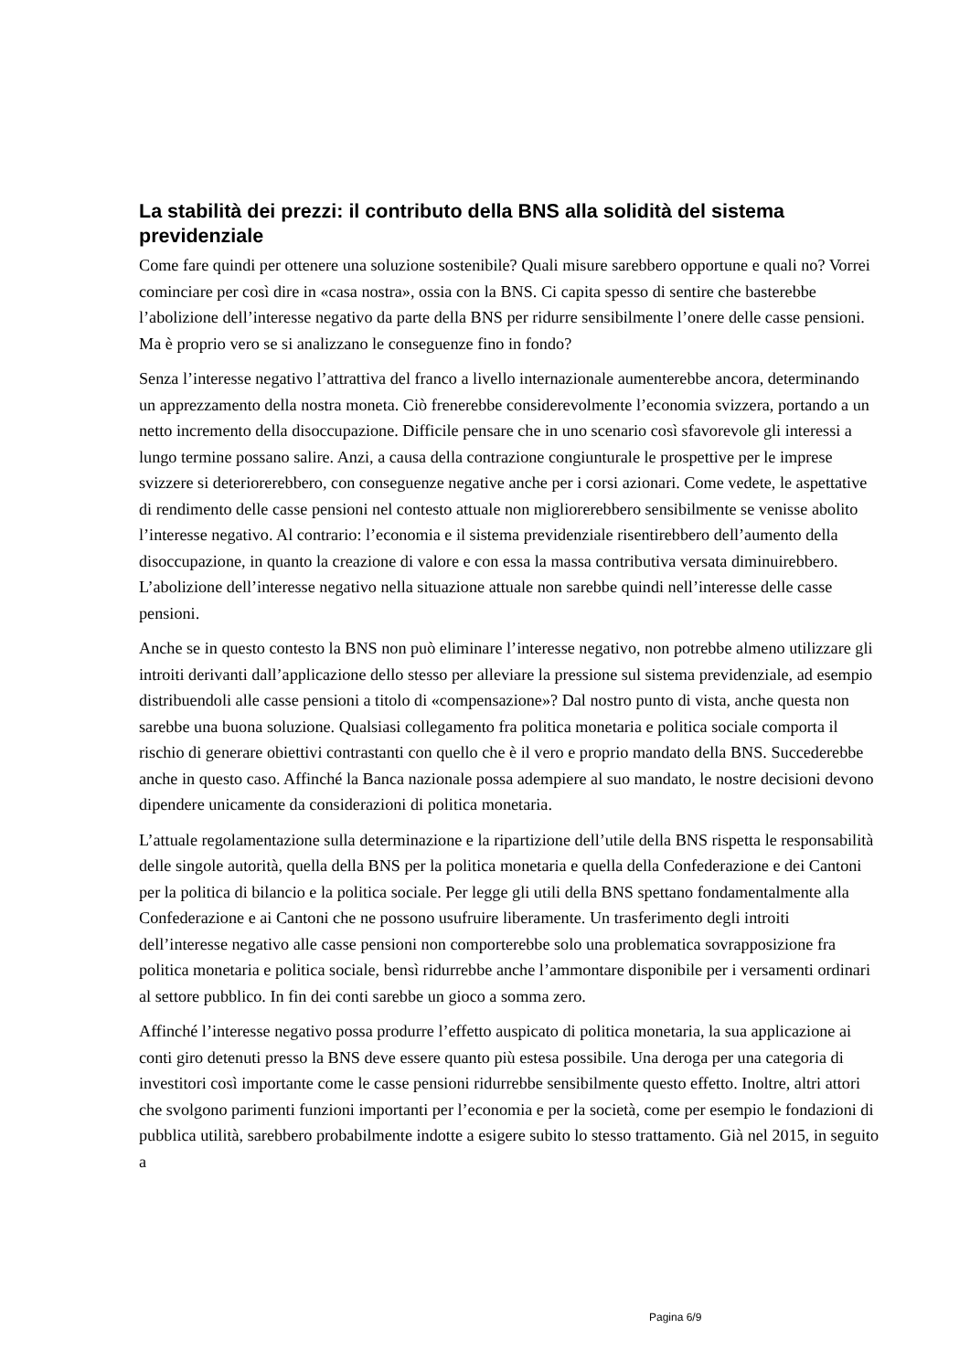La stabilità dei prezzi: il contributo della BNS alla solidità del sistema previdenziale
Come fare quindi per ottenere una soluzione sostenibile? Quali misure sarebbero opportune e quali no? Vorrei cominciare per così dire in «casa nostra», ossia con la BNS. Ci capita spesso di sentire che basterebbe l’abolizione dell’interesse negativo da parte della BNS per ridurre sensibilmente l’onere delle casse pensioni. Ma è proprio vero se si analizzano le conseguenze fino in fondo?
Senza l’interesse negativo l’attrattiva del franco a livello internazionale aumenterebbe ancora, determinando un apprezzamento della nostra moneta. Ciò frenerebbe considerevolmente l’economia svizzera, portando a un netto incremento della disoccupazione. Difficile pensare che in uno scenario così sfavorevole gli interessi a lungo termine possano salire. Anzi, a causa della contrazione congiunturale le prospettive per le imprese svizzere si deteriorerebbero, con conseguenze negative anche per i corsi azionari. Come vedete, le aspettative di rendimento delle casse pensioni nel contesto attuale non migliorerebbero sensibilmente se venisse abolito l’interesse negativo. Al contrario: l’economia e il sistema previdenziale risentirebbero dell’aumento della disoccupazione, in quanto la creazione di valore e con essa la massa contributiva versata diminuirebbero. L’abolizione dell’interesse negativo nella situazione attuale non sarebbe quindi nell’interesse delle casse pensioni.
Anche se in questo contesto la BNS non può eliminare l’interesse negativo, non potrebbe almeno utilizzare gli introiti derivanti dall’applicazione dello stesso per alleviare la pressione sul sistema previdenziale, ad esempio distribuendoli alle casse pensioni a titolo di «compensazione»? Dal nostro punto di vista, anche questa non sarebbe una buona soluzione. Qualsiasi collegamento fra politica monetaria e politica sociale comporta il rischio di generare obiettivi contrastanti con quello che è il vero e proprio mandato della BNS. Succederebbe anche in questo caso. Affinché la Banca nazionale possa adempiere al suo mandato, le nostre decisioni devono dipendere unicamente da considerazioni di politica monetaria.
L’attuale regolamentazione sulla determinazione e la ripartizione dell’utile della BNS rispetta le responsabilità delle singole autorità, quella della BNS per la politica monetaria e quella della Confederazione e dei Cantoni per la politica di bilancio e la politica sociale. Per legge gli utili della BNS spettano fondamentalmente alla Confederazione e ai Cantoni che ne possono usufruire liberamente. Un trasferimento degli introiti dell’interesse negativo alle casse pensioni non comporterebbe solo una problematica sovrapposizione fra politica monetaria e politica sociale, bensì ridurrebbe anche l’ammontare disponibile per i versamenti ordinari al settore pubblico. In fin dei conti sarebbe un gioco a somma zero.
Affinché l’interesse negativo possa produrre l’effetto auspicato di politica monetaria, la sua applicazione ai conti giro detenuti presso la BNS deve essere quanto più estesa possibile. Una deroga per una categoria di investitori così importante come le casse pensioni ridurrebbe sensibilmente questo effetto. Inoltre, altri attori che svolgono parimenti funzioni importanti per l’economia e per la società, come per esempio le fondazioni di pubblica utilità, sarebbero probabilmente indotte a esigere subito lo stesso trattamento. Già nel 2015, in seguito a
Pagina 6/9